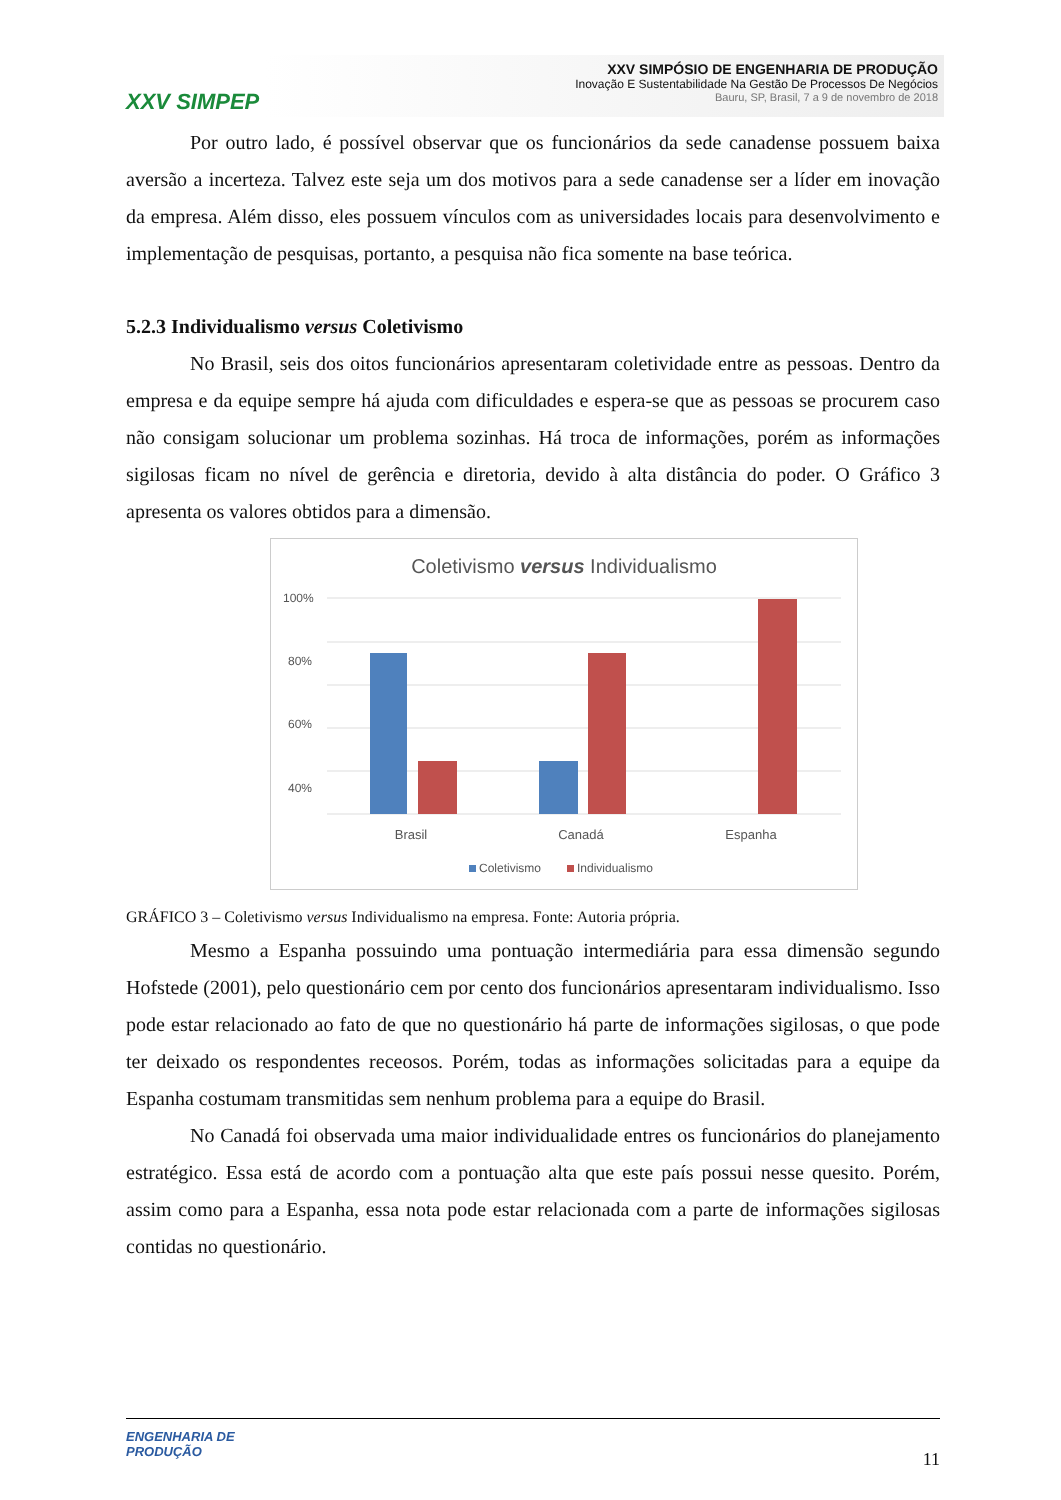XXV SIMPEP
XXV SIMPÓSIO DE ENGENHARIA DE PRODUÇÃO
Inovação E Sustentabilidade Na Gestão De Processos De Negócios
Bauru, SP, Brasil, 7 a 9 de novembro de 2018
Por outro lado, é possível observar que os funcionários da sede canadense possuem baixa aversão a incerteza. Talvez este seja um dos motivos para a sede canadense ser a líder em inovação da empresa. Além disso, eles possuem vínculos com as universidades locais para desenvolvimento e implementação de pesquisas, portanto, a pesquisa não fica somente na base teórica.
5.2.3 Individualismo versus Coletivismo
No Brasil, seis dos oitos funcionários apresentaram coletividade entre as pessoas. Dentro da empresa e da equipe sempre há ajuda com dificuldades e espera-se que as pessoas se procurem caso não consigam solucionar um problema sozinhas. Há troca de informações, porém as informações sigilosas ficam no nível de gerência e diretoria, devido à alta distância do poder. O Gráfico 3 apresenta os valores obtidos para a dimensão.
Coletivismo versus Individualismo
100%
80%
60%
40%
Brasil
Canadá
Espanha
Coletivismo
Individualismo
GRÁFICO 3 – Coletivismo versus Individualismo na empresa. Fonte: Autoria própria.
Mesmo a Espanha possuindo uma pontuação intermediária para essa dimensão segundo Hofstede (2001), pelo questionário cem por cento dos funcionários apresentaram individualismo. Isso pode estar relacionado ao fato de que no questionário há parte de informações sigilosas, o que pode ter deixado os respondentes receosos. Porém, todas as informações solicitadas para a equipe da Espanha costumam transmitidas sem nenhum problema para a equipe do Brasil.
No Canadá foi observada uma maior individualidade entres os funcionários do planejamento estratégico. Essa está de acordo com a pontuação alta que este país possui nesse quesito. Porém, assim como para a Espanha, essa nota pode estar relacionada com a parte de informações sigilosas contidas no questionário.
ENGENHARIA DE
PRODUÇÃO
11